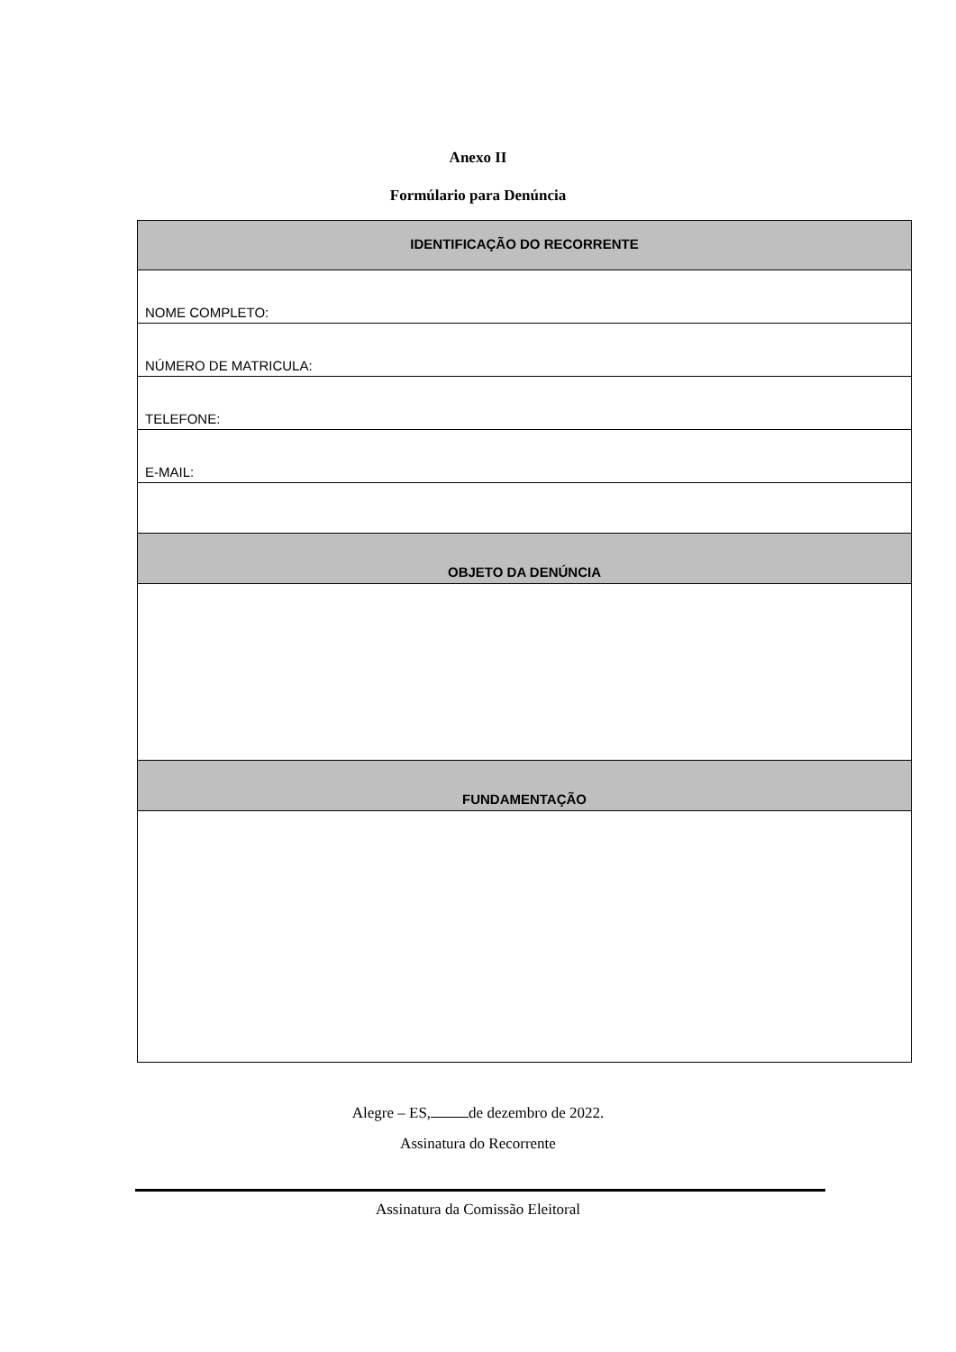Anexo II
Formúlario para Denúncia
| IDENTIFICAÇÃO DO RECORRENTE |
| NOME COMPLETO: |
| NÚMERO DE MATRICULA: |
| TELEFONE: |
| E-MAIL: |
| OBJETO DA DENÚNCIA |
| FUNDAMENTAÇÃO |
Alegre – ES, de dezembro de 2022.
Assinatura do Recorrente
Assinatura da Comissão Eleitoral